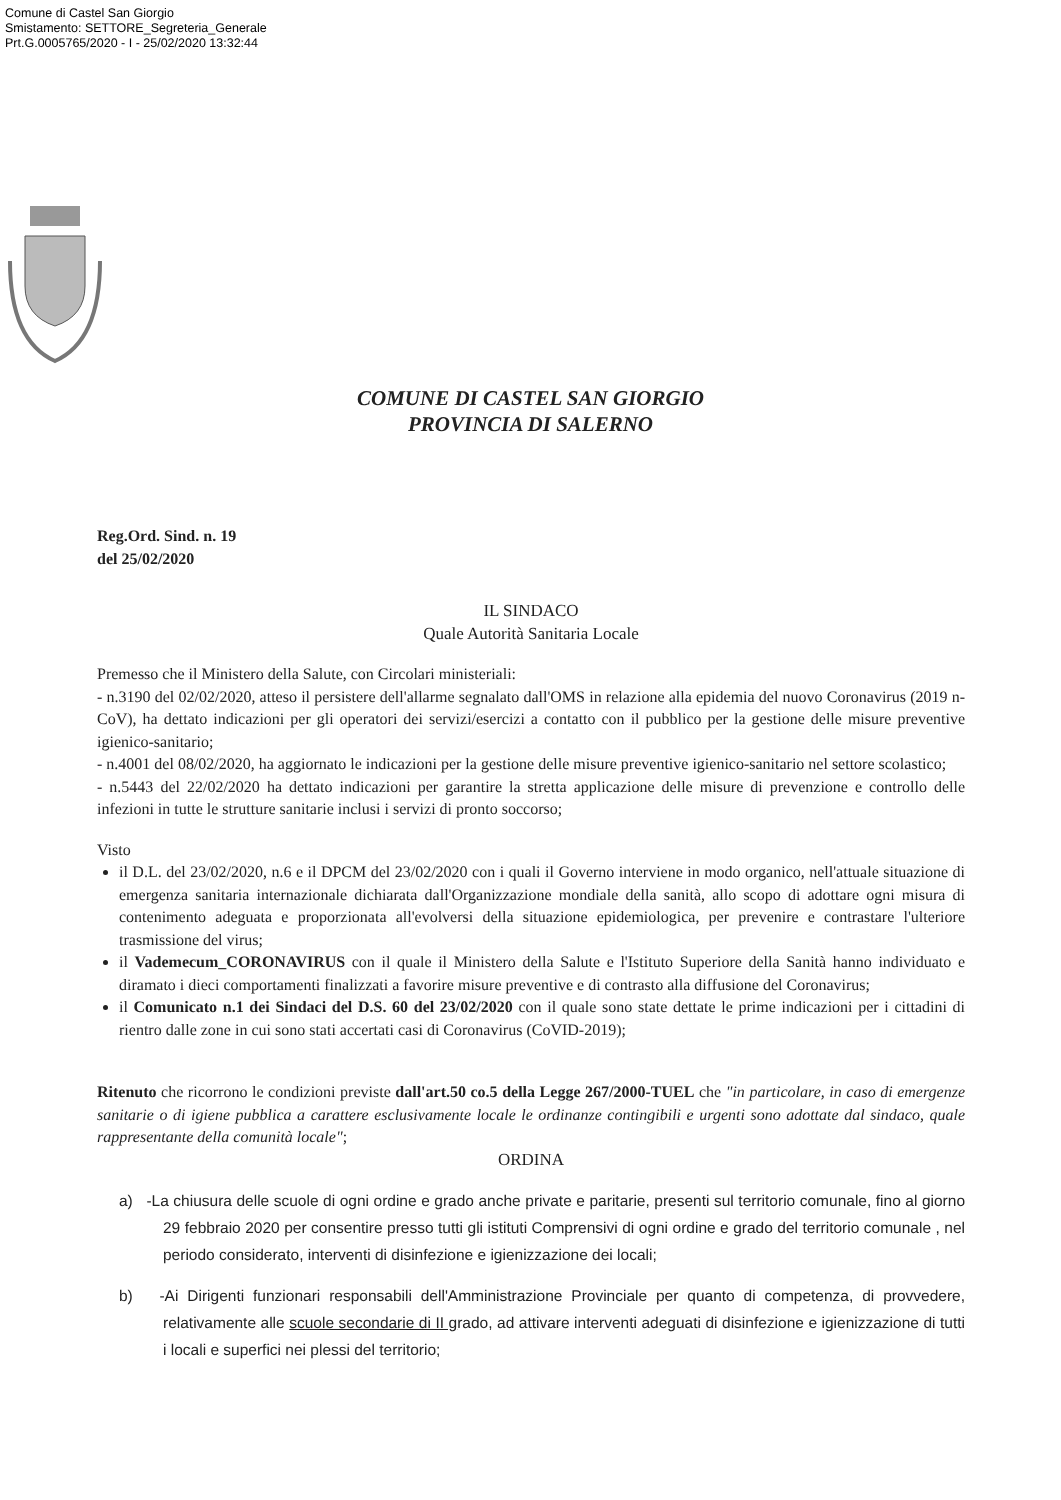Comune di Castel San Giorgio
Smistamento: SETTORE_Segreteria_Generale
Prt.G.0005765/2020 - I - 25/02/2020 13:32:44
COMUNE DI CASTEL SAN GIORGIO
PROVINCIA DI SALERNO
Reg.Ord. Sind. n. 19
del 25/02/2020
IL SINDACO
Quale Autorità Sanitaria Locale
Premesso che il Ministero della Salute, con Circolari ministeriali:
- n.3190 del 02/02/2020, atteso il persistere dell'allarme segnalato dall'OMS in relazione alla epidemia del nuovo Coronavirus (2019 n-CoV), ha dettato indicazioni per gli operatori dei servizi/esercizi a contatto con il pubblico per la gestione delle misure preventive igienico-sanitario;
- n.4001 del 08/02/2020, ha aggiornato le indicazioni per la gestione delle misure preventive igienico-sanitario nel settore scolastico;
- n.5443 del 22/02/2020 ha dettato indicazioni per garantire la stretta applicazione delle misure di prevenzione e controllo delle infezioni in tutte le strutture sanitarie inclusi i servizi di pronto soccorso;
Visto
il D.L. del 23/02/2020, n.6 e il DPCM del 23/02/2020 con i quali il Governo interviene in modo organico, nell'attuale situazione di emergenza sanitaria internazionale dichiarata dall'Organizzazione mondiale della sanità, allo scopo di adottare ogni misura di contenimento adeguata e proporzionata all'evolversi della situazione epidemiologica, per prevenire e contrastare l'ulteriore trasmissione del virus;
il Vademecum_CORONAVIRUS con il quale il Ministero della Salute e l'Istituto Superiore della Sanità hanno individuato e diramato i dieci comportamenti finalizzati a favorire misure preventive e di contrasto alla diffusione del Coronavirus;
il Comunicato n.1 dei Sindaci del D.S. 60 del 23/02/2020 con il quale sono state dettate le prime indicazioni per i cittadini di rientro dalle zone in cui sono stati accertati casi di Coronavirus (CoVID-2019);
Ritenuto che ricorrono le condizioni previste dall'art.50 co.5 della Legge 267/2000-TUEL che "in particolare, in caso di emergenze sanitarie o di igiene pubblica a carattere esclusivamente locale le ordinanze contingibili e urgenti sono adottate dal sindaco, quale rappresentante della comunità locale";
ORDINA
a) -La chiusura delle scuole di ogni ordine e grado anche private e paritarie, presenti sul territorio comunale, fino al giorno 29 febbraio 2020 per consentire presso tutti gli istituti Comprensivi di ogni ordine e grado del territorio comunale , nel periodo considerato, interventi di disinfezione e igienizzazione dei locali;
b) -Ai Dirigenti funzionari responsabili dell'Amministrazione Provinciale per quanto di competenza, di provvedere, relativamente alle scuole secondarie di II grado, ad attivare interventi adeguati di disinfezione e igienizzazione di tutti i locali e superfici nei plessi del territorio;